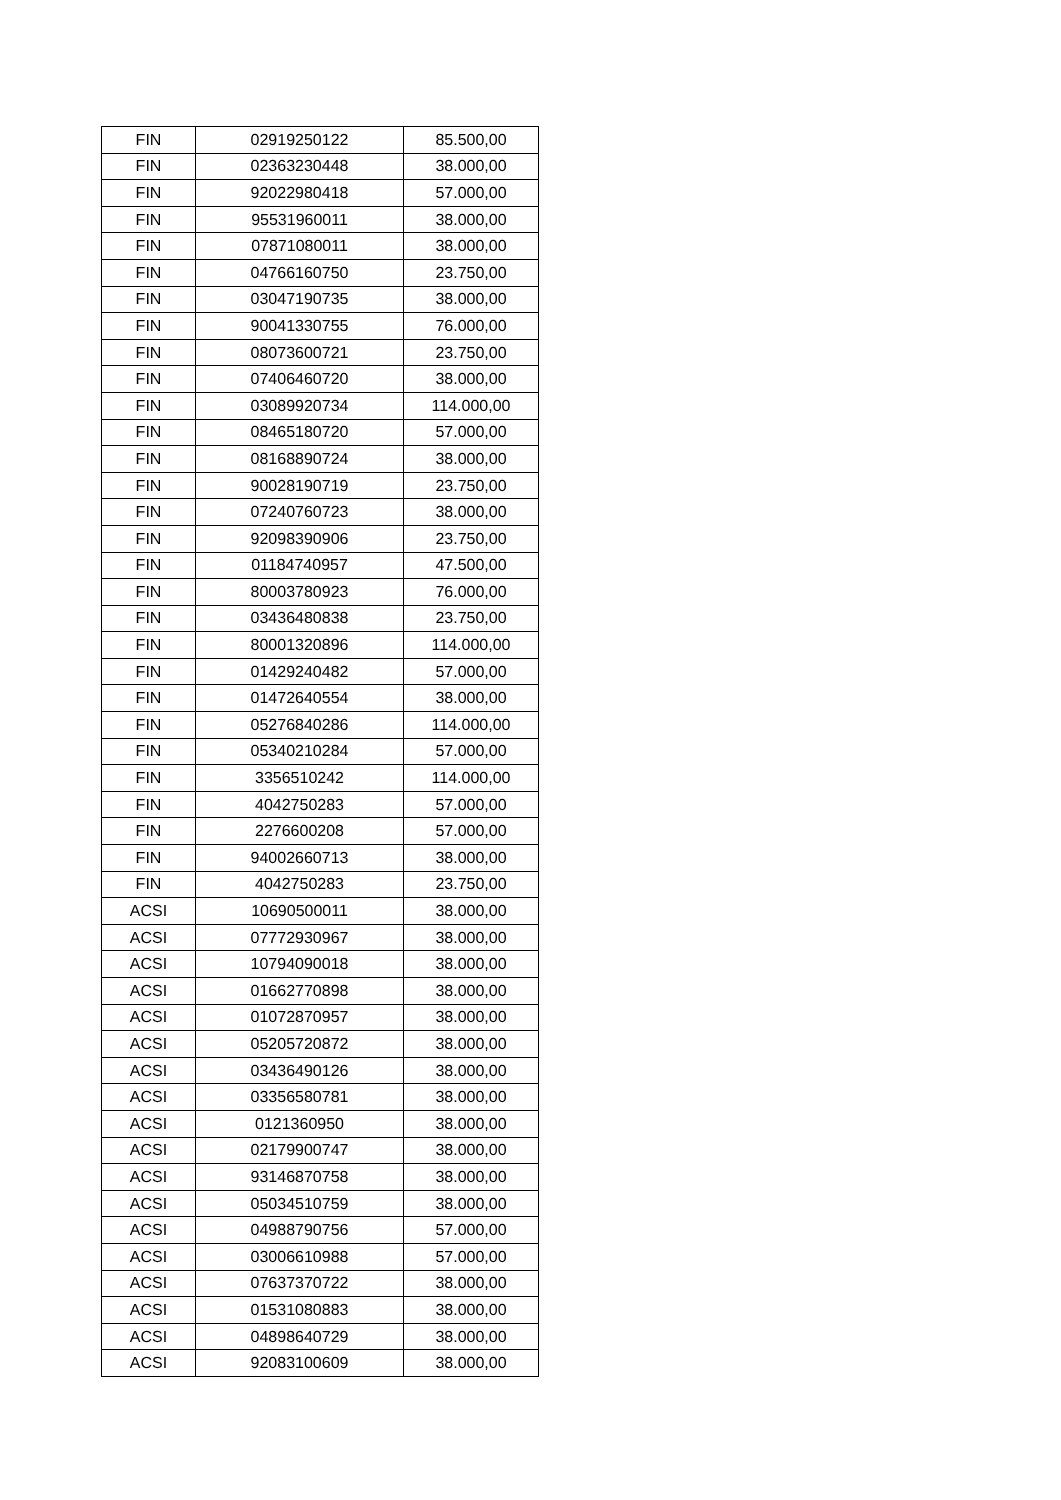| FIN | 02919250122 | 85.500,00 |
| FIN | 02363230448 | 38.000,00 |
| FIN | 92022980418 | 57.000,00 |
| FIN | 95531960011 | 38.000,00 |
| FIN | 07871080011 | 38.000,00 |
| FIN | 04766160750 | 23.750,00 |
| FIN | 03047190735 | 38.000,00 |
| FIN | 90041330755 | 76.000,00 |
| FIN | 08073600721 | 23.750,00 |
| FIN | 07406460720 | 38.000,00 |
| FIN | 03089920734 | 114.000,00 |
| FIN | 08465180720 | 57.000,00 |
| FIN | 08168890724 | 38.000,00 |
| FIN | 90028190719 | 23.750,00 |
| FIN | 07240760723 | 38.000,00 |
| FIN | 92098390906 | 23.750,00 |
| FIN | 01184740957 | 47.500,00 |
| FIN | 80003780923 | 76.000,00 |
| FIN | 03436480838 | 23.750,00 |
| FIN | 80001320896 | 114.000,00 |
| FIN | 01429240482 | 57.000,00 |
| FIN | 01472640554 | 38.000,00 |
| FIN | 05276840286 | 114.000,00 |
| FIN | 05340210284 | 57.000,00 |
| FIN | 3356510242 | 114.000,00 |
| FIN | 4042750283 | 57.000,00 |
| FIN | 2276600208 | 57.000,00 |
| FIN | 94002660713 | 38.000,00 |
| FIN | 4042750283 | 23.750,00 |
| ACSI | 10690500011 | 38.000,00 |
| ACSI | 07772930967 | 38.000,00 |
| ACSI | 10794090018 | 38.000,00 |
| ACSI | 01662770898 | 38.000,00 |
| ACSI | 01072870957 | 38.000,00 |
| ACSI | 05205720872 | 38.000,00 |
| ACSI | 03436490126 | 38.000,00 |
| ACSI | 03356580781 | 38.000,00 |
| ACSI | 0121360950 | 38.000,00 |
| ACSI | 02179900747 | 38.000,00 |
| ACSI | 93146870758 | 38.000,00 |
| ACSI | 05034510759 | 38.000,00 |
| ACSI | 04988790756 | 57.000,00 |
| ACSI | 03006610988 | 57.000,00 |
| ACSI | 07637370722 | 38.000,00 |
| ACSI | 01531080883 | 38.000,00 |
| ACSI | 04898640729 | 38.000,00 |
| ACSI | 92083100609 | 38.000,00 |